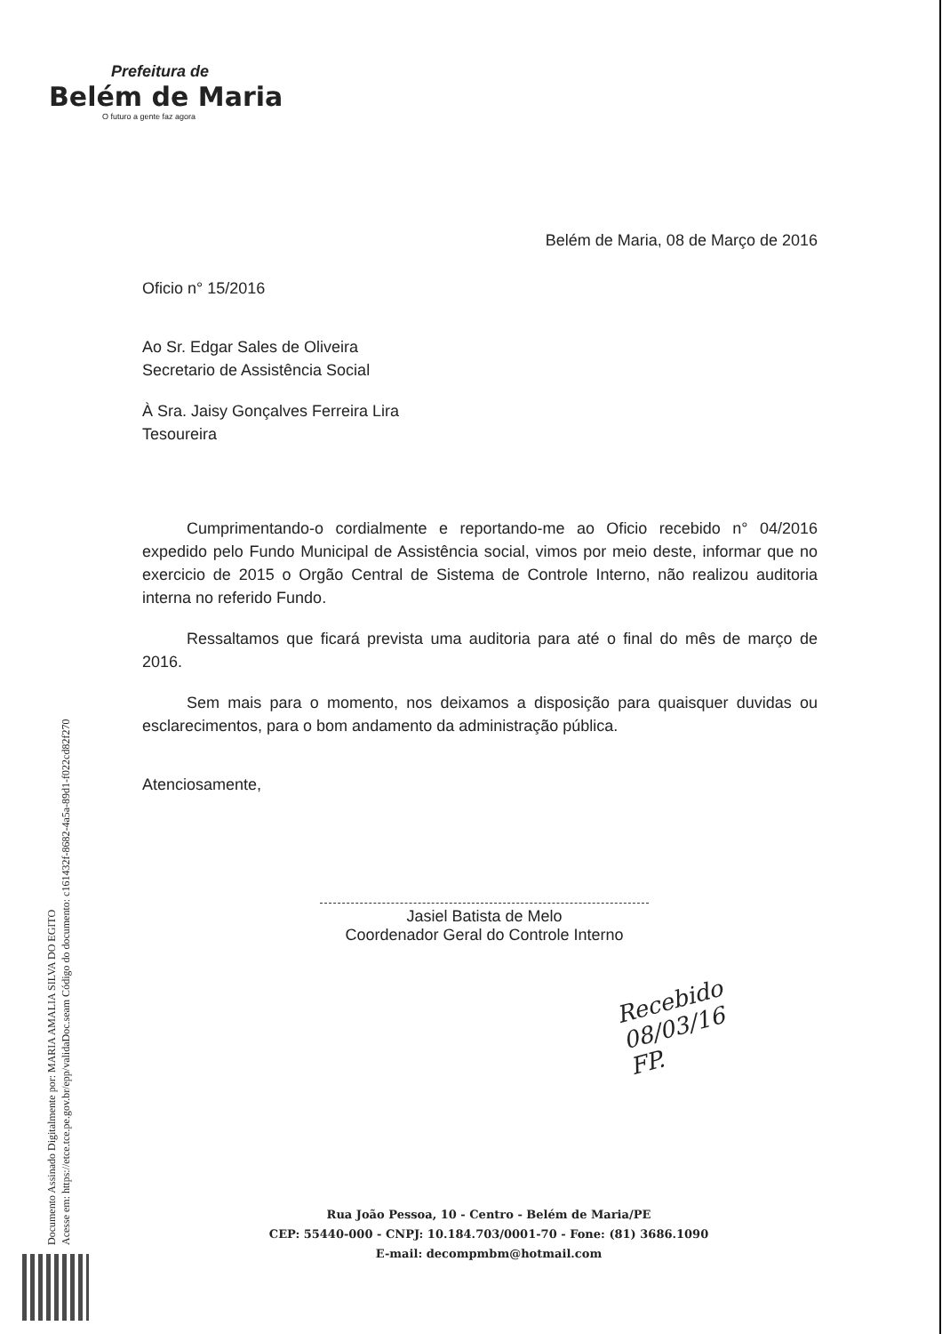Prefeitura de
Belém de Maria
O futuro a gente faz agora
Belém de Maria, 08 de Março de 2016
Oficio n° 15/2016
Ao Sr. Edgar Sales de Oliveira
Secretario de Assistência Social
À Sra. Jaisy Gonçalves Ferreira Lira
Tesoureira
Cumprimentando-o cordialmente e reportando-me ao Oficio recebido n° 04/2016 expedido pelo Fundo Municipal de Assistência social, vimos por meio deste, informar que no exercicio de 2015 o Orgão Central de Sistema de Controle Interno, não realizou auditoria interna no referido Fundo.
Ressaltamos que ficará prevista uma auditoria para até o final do mês de março de 2016.
Sem mais para o momento, nos deixamos a disposição para quaisquer duvidas ou esclarecimentos, para o bom andamento da administração pública.
Atenciosamente,
Jasiel Batista de Melo
Coordenador Geral do Controle Interno
Recebido
08/03/16
FP.
Rua João Pessoa, 10 - Centro - Belém de Maria/PE
CEP: 55440-000 - CNPJ: 10.184.703/0001-70 - Fone: (81) 3686.1090
E-mail: decompmbm@hotmail.com
Documento Assinado Digitalmente por: MARIA AMALIA SILVA DO EGITO
Acesse em: https://etce.tce.pe.gov.br/epp/validaDoc.seam Código do documento: c161432f-8682-4a5a-89d1-f022cd82f270